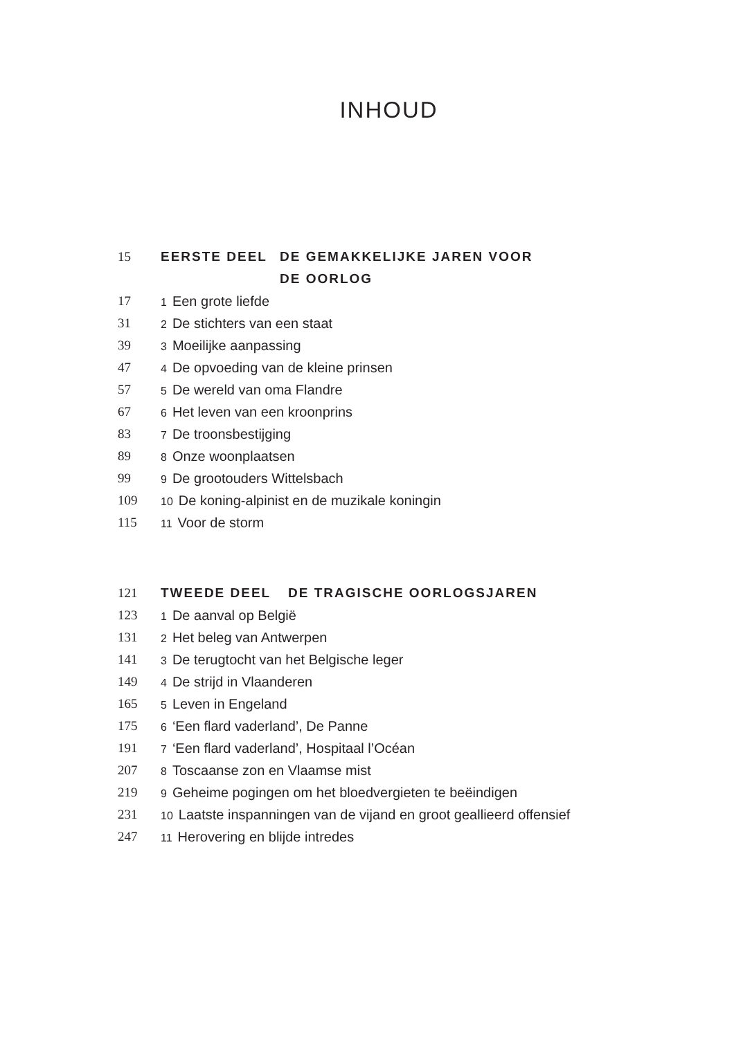INHOUD
15 EERSTE DEEL DE GEMAKKELIJKE JAREN VOOR
DE OORLOG
17 1 Een grote liefde
31 2 De stichters van een staat
39 3 Moeilijke aanpassing
47 4 De opvoeding van de kleine prinsen
57 5 De wereld van oma Flandre
67 6 Het leven van een kroonprins
83 7 De troonsbestijging
89 8 Onze woonplaatsen
99 9 De grootouders Wittelsbach
109 10 De koning-alpinist en de muzikale koningin
115 11 Voor de storm
121 TWEEDE DEEL DE TRAGISCHE OORLOGSJAREN
123 1 De aanval op België
131 2 Het beleg van Antwerpen
141 3 De terugtocht van het Belgische leger
149 4 De strijd in Vlaanderen
165 5 Leven in Engeland
175 6 ‘Een flard vaderland’, De Panne
191 7 ‘Een flard vaderland’, Hospitaal l’Océan
207 8 Toscaanse zon en Vlaamse mist
219 9 Geheime pogingen om het bloedvergieten te beëindigen
231 10 Laatste inspanningen van de vijand en groot geallieerd offensief
247 11 Herovering en blijde intredes